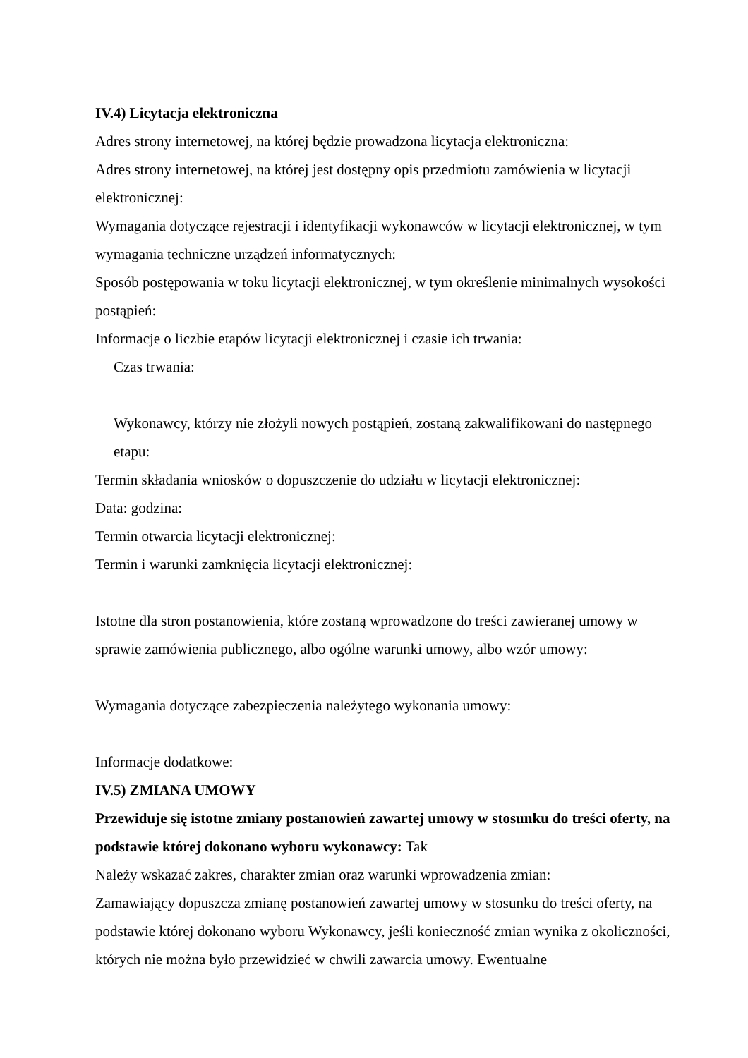IV.4) Licytacja elektroniczna
Adres strony internetowej, na której będzie prowadzona licytacja elektroniczna:
Adres strony internetowej, na której jest dostępny opis przedmiotu zamówienia w licytacji elektronicznej:
Wymagania dotyczące rejestracji i identyfikacji wykonawców w licytacji elektronicznej, w tym wymagania techniczne urządzeń informatycznych:
Sposób postępowania w toku licytacji elektronicznej, w tym określenie minimalnych wysokości postąpień:
Informacje o liczbie etapów licytacji elektronicznej i czasie ich trwania:
Czas trwania:
Wykonawcy, którzy nie złożyli nowych postąpień, zostaną zakwalifikowani do następnego etapu:
Termin składania wniosków o dopuszczenie do udziału w licytacji elektronicznej:
Data: godzina:
Termin otwarcia licytacji elektronicznej:
Termin i warunki zamknięcia licytacji elektronicznej:
Istotne dla stron postanowienia, które zostaną wprowadzone do treści zawieranej umowy w sprawie zamówienia publicznego, albo ogólne warunki umowy, albo wzór umowy:
Wymagania dotyczące zabezpieczenia należytego wykonania umowy:
Informacje dodatkowe:
IV.5) ZMIANA UMOWY
Przewiduje się istotne zmiany postanowień zawartej umowy w stosunku do treści oferty, na podstawie której dokonano wyboru wykonawcy: Tak
Należy wskazać zakres, charakter zmian oraz warunki wprowadzenia zmian:
Zamawiający dopuszcza zmianę postanowień zawartej umowy w stosunku do treści oferty, na podstawie której dokonano wyboru Wykonawcy, jeśli konieczność zmian wynika z okoliczności, których nie można było przewidzieć w chwili zawarcia umowy. Ewentualne